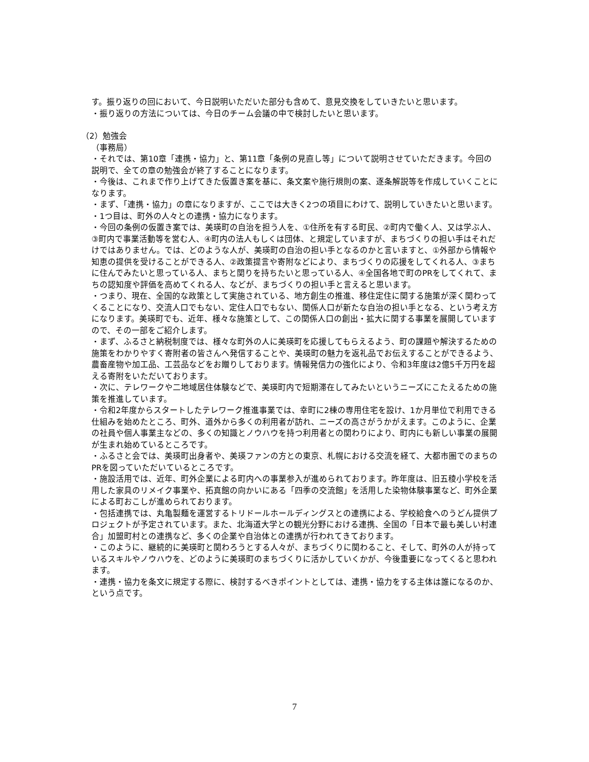す。振り返りの回において、今日説明いただいた部分も含めて、意見交換をしていきたいと思います。
・振り返りの方法については、今日のチーム会議の中で検討したいと思います。
（2）勉強会
（事務局）
・それでは、第10章「連携・協力」と、第11章「条例の見直し等」について説明させていただきます。今回の説明で、全ての章の勉強会が終了することになります。
・今後は、これまで作り上げてきた仮置き案を基に、条文案や施行規則の案、逐条解説等を作成していくことになります。
・まず、「連携・協力」の章になりますが、ここでは大きく2つの項目にわけて、説明していきたいと思います。
・1つ目は、町外の人々との連携・協力になります。
・今回の条例の仮置き案では、美瑛町の自治を担う人を、①住所を有する町民、②町内で働く人、又は学ぶ人、③町内で事業活動等を営む人、④町内の法人もしくは団体、と規定していますが、まちづくりの担い手はそれだけではありません。では、どのような人が、美瑛町の自治の担い手となるのかと言いますと、①外部から情報や知恵の提供を受けることができる人、②政策提言や寄附などにより、まちづくりの応援をしてくれる人、③まちに住んでみたいと思っている人、まちと関りを持ちたいと思っている人、④全国各地で町のPRをしてくれて、まちの認知度や評価を高めてくれる人、などが、まちづくりの担い手と言えると思います。
・つまり、現在、全国的な政策として実施されている、地方創生の推進、移住定住に関する施策が深く関わってくることになり、交流人口でもない、定住人口でもない、関係人口が新たな自治の担い手となる、という考え方になります。美瑛町でも、近年、様々な施策として、この関係人口の創出・拡大に関する事業を展開していますので、その一部をご紹介します。
・まず、ふるさと納税制度では、様々な町外の人に美瑛町を応援してもらえるよう、町の課題や解決するための施策をわかりやすく寄附者の皆さんへ発信することや、美瑛町の魅力を返礼品でお伝えすることができるよう、農畜産物や加工品、工芸品などをお贈りしております。情報発信力の強化により、令和3年度は2億5千万円を超える寄附をいただいております。
・次に、テレワークや二地域居住体験などで、美瑛町内で短期滞在してみたいというニーズにこたえるための施策を推進しています。
・令和2年度からスタートしたテレワーク推進事業では、幸町に2棟の専用住宅を設け、1か月単位で利用できる仕組みを始めたところ、町外、道外から多くの利用者が訪れ、ニーズの高さがうかがえます。このように、企業の社員や個人事業主などの、多くの知識とノウハウを持つ利用者との関わりにより、町内にも新しい事業の展開が生まれ始めているところです。
・ふるさと会では、美瑛町出身者や、美瑛ファンの方との東京、札幌における交流を経て、大都市圏でのまちのPRを図っていただいているところです。
・施設活用では、近年、町外企業による町内への事業参入が進められております。昨年度は、旧五稜小学校を活用した家具のリメイク事業や、拓真館の向かいにある「四季の交流館」を活用した染物体験事業など、町外企業による町おこしが進められております。
・包括連携では、丸亀製麺を運営するトリドールホールディングスとの連携による、学校給食へのうどん提供プロジェクトが予定されています。また、北海道大学との観光分野における連携、全国の「日本で最も美しい村連合」加盟町村との連携など、多くの企業や自治体との連携が行われてきております。
・このように、継続的に美瑛町と関わろうとする人々が、まちづくりに関わること、そして、町外の人が持っているスキルやノウハウを、どのように美瑛町のまちづくりに活かしていくかが、今後重要になってくると思われます。
・連携・協力を条文に規定する際に、検討するべきポイントとしては、連携・協力をする主体は誰になるのか、という点です。
7